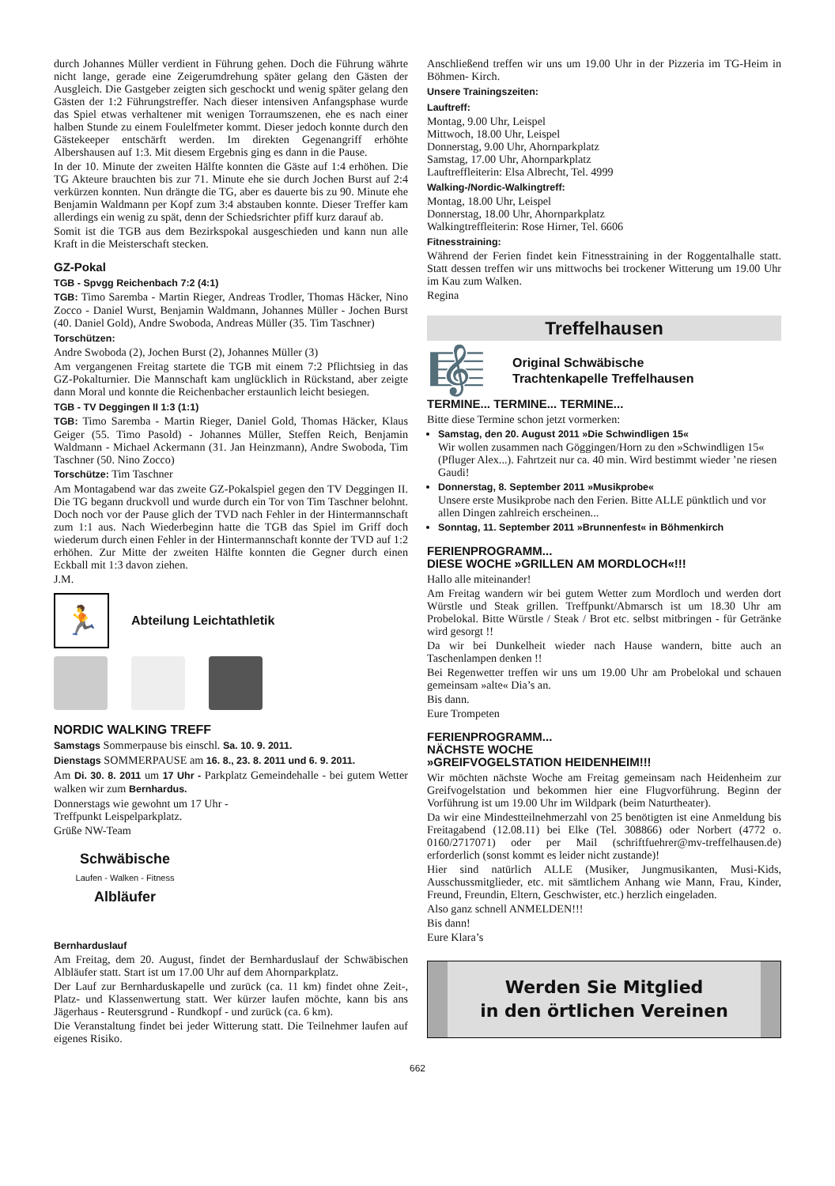durch Johannes Müller verdient in Führung gehen. Doch die Führung währte nicht lange, gerade eine Zeigerumdrehung später gelang den Gästen der Ausgleich. Die Gastgeber zeigten sich geschockt und wenig später gelang den Gästen der 1:2 Führungstreffer. Nach dieser intensiven Anfangsphase wurde das Spiel etwas verhaltener mit wenigen Torraumszenen, ehe es nach einer halben Stunde zu einem Foulelfmeter kommt. Dieser jedoch konnte durch den Gästekeeper entschärft werden. Im direkten Gegenangriff erhöhte Albershausen auf 1:3. Mit diesem Ergebnis ging es dann in die Pause.
In der 10. Minute der zweiten Hälfte konnten die Gäste auf 1:4 erhöhen. Die TG Akteure brauchten bis zur 71. Minute ehe sie durch Jochen Burst auf 2:4 verkürzen konnten. Nun drängte die TG, aber es dauerte bis zu 90. Minute ehe Benjamin Waldmann per Kopf zum 3:4 abstauben konnte. Dieser Treffer kam allerdings ein wenig zu spät, denn der Schiedsrichter pfiff kurz darauf ab.
Somit ist die TGB aus dem Bezirkspokal ausgeschieden und kann nun alle Kraft in die Meisterschaft stecken.
GZ-Pokal
TGB - Spvgg Reichenbach 7:2 (4:1)
TGB: Timo Saremba - Martin Rieger, Andreas Trodler, Thomas Häcker, Nino Zocco - Daniel Wurst, Benjamin Waldmann, Johannes Müller - Jochen Burst (40. Daniel Gold), Andre Swoboda, Andreas Müller (35. Tim Taschner)
Torschützen:
Andre Swoboda (2), Jochen Burst (2), Johannes Müller (3)
Am vergangenen Freitag startete die TGB mit einem 7:2 Pflichtsieg in das GZ-Pokalturnier. Die Mannschaft kam unglücklich in Rückstand, aber zeigte dann Moral und konnte die Reichenbacher erstaunlich leicht besiegen.
TGB - TV Deggingen II 1:3 (1:1)
TGB: Timo Saremba - Martin Rieger, Daniel Gold, Thomas Häcker, Klaus Geiger (55. Timo Pasold) - Johannes Müller, Steffen Reich, Benjamin Waldmann - Michael Ackermann (31. Jan Heinzmann), Andre Swoboda, Tim Taschner (50. Nino Zocco)
Torschütze: Tim Taschner
Am Montagabend war das zweite GZ-Pokalspiel gegen den TV Deggingen II. Die TG begann druckvoll und wurde durch ein Tor von Tim Taschner belohnt. Doch noch vor der Pause glich der TVD nach Fehler in der Hintermannschaft zum 1:1 aus. Nach Wiederbeginn hatte die TGB das Spiel im Griff doch wiederum durch einen Fehler in der Hintermannschaft konnte der TVD auf 1:2 erhöhen. Zur Mitte der zweiten Hälfte konnten die Gegner durch einen Eckball mit 1:3 davon ziehen.
J.M.
🏃
Abteilung Leichtathletik
NORDIC WALKING TREFF
Samstags Sommerpause bis einschl. Sa. 10. 9. 2011.
Dienstags SOMMERPAUSE am 16. 8., 23. 8. 2011 und 6. 9. 2011.
Am Di. 30. 8. 2011 um 17 Uhr - Parkplatz Gemeindehalle - bei gutem Wetter walken wir zum Bernhardus.
Donnerstags wie gewohnt um 17 Uhr -
Treffpunkt Leispelparkplatz.
Grüße NW-Team
Schwäbische
Laufen - Walken - Fitness
Albläufer
Bernharduslauf
Am Freitag, dem 20. August, findet der Bernharduslauf der Schwäbischen Albläufer statt. Start ist um 17.00 Uhr auf dem Ahornparkplatz.
Der Lauf zur Bernharduskapelle und zurück (ca. 11 km) findet ohne Zeit-, Platz- und Klassenwertung statt. Wer kürzer laufen möchte, kann bis ans Jägerhaus - Reutersgrund - Rundkopf - und zurück (ca. 6 km).
Die Veranstaltung findet bei jeder Witterung statt. Die Teilnehmer laufen auf eigenes Risiko.
Anschließend treffen wir uns um 19.00 Uhr in der Pizzeria im TG-Heim in Böhmen- Kirch.
Unsere Trainingszeiten:
Lauftreff:
Montag, 9.00 Uhr, Leispel
Mittwoch, 18.00 Uhr, Leispel
Donnerstag, 9.00 Uhr, Ahornparkplatz
Samstag, 17.00 Uhr, Ahornparkplatz
Lauftreffleiterin: Elsa Albrecht, Tel. 4999
Walking-/Nordic-Walkingtreff:
Montag, 18.00 Uhr, Leispel
Donnerstag, 18.00 Uhr, Ahornparkplatz
Walkingtreffleiterin: Rose Hirner, Tel. 6606
Fitnesstraining:
Während der Ferien findet kein Fitnesstraining in der Roggentalhalle statt. Statt dessen treffen wir uns mittwochs bei trockener Witterung um 19.00 Uhr im Kau zum Walken.
Regina
Treffelhausen
🎼
Original Schwäbische
Trachtenkapelle Treffelhausen
TERMINE... TERMINE... TERMINE...
Bitte diese Termine schon jetzt vormerken:
Samstag, den 20. August 2011 »Die Schwindligen 15«
Wir wollen zusammen nach Göggingen/Horn zu den »Schwindligen 15« (Pfluger Alex...). Fahrtzeit nur ca. 40 min. Wird bestimmt wieder ’ne riesen Gaudi!
Donnerstag, 8. September 2011 »Musikprobe«
Unsere erste Musikprobe nach den Ferien. Bitte ALLE pünktlich und vor allen Dingen zahlreich erscheinen...
Sonntag, 11. September 2011 »Brunnenfest« in Böhmenkirch
FERIENPROGRAMM...
DIESE WOCHE »GRILLEN AM MORDLOCH«!!!
Hallo alle miteinander!
Am Freitag wandern wir bei gutem Wetter zum Mordloch und werden dort Würstle und Steak grillen. Treffpunkt/Abmarsch ist um 18.30 Uhr am Probelokal. Bitte Würstle / Steak / Brot etc. selbst mitbringen - für Getränke wird gesorgt !!
Da wir bei Dunkelheit wieder nach Hause wandern, bitte auch an Taschenlampen denken !!
Bei Regenwetter treffen wir uns um 19.00 Uhr am Probelokal und schauen gemeinsam »alte« Dia’s an.
Bis dann.
Eure Trompeten
FERIENPROGRAMM...
NÄCHSTE WOCHE
»GREIFVOGELSTATION HEIDENHEIM!!!
Wir möchten nächste Woche am Freitag gemeinsam nach Heidenheim zur Greifvogelstation und bekommen hier eine Flugvorführung. Beginn der Vorführung ist um 19.00 Uhr im Wildpark (beim Naturtheater).
Da wir eine Mindestteilnehmerzahl von 25 benötigten ist eine Anmeldung bis Freitagabend (12.08.11) bei Elke (Tel. 308866) oder Norbert (4772 o. 0160/2717071) oder per Mail (schriftfuehrer@mv-treffelhausen.de) erforderlich (sonst kommt es leider nicht zustande)!
Hier sind natürlich ALLE (Musiker, Jungmusikanten, Musi-Kids, Ausschussmitglieder, etc. mit sämtlichem Anhang wie Mann, Frau, Kinder, Freund, Freundin, Eltern, Geschwister, etc.) herzlich eingeladen.
Also ganz schnell ANMELDEN!!!
Bis dann!
Eure Klara’s
Werden Sie Mitglied
in den örtlichen Vereinen
662